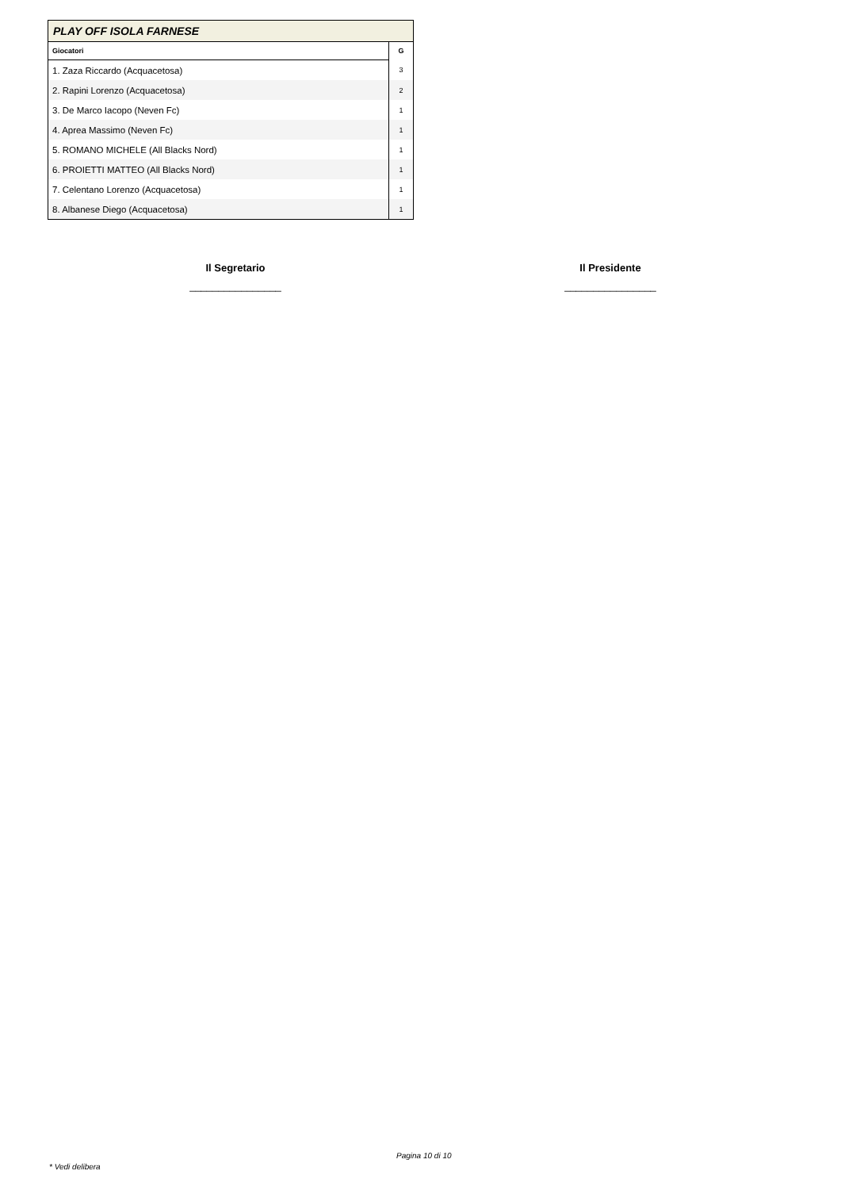| PLAY OFF ISOLA FARNESE | |
| --- | --- |
| Giocatori | G |
| 1. Zaza Riccardo (Acquacetosa) | 3 |
| 2. Rapini Lorenzo (Acquacetosa) | 2 |
| 3. De Marco Iacopo (Neven Fc) | 1 |
| 4. Aprea Massimo (Neven Fc) | 1 |
| 5. ROMANO MICHELE (All Blacks Nord) | 1 |
| 6. PROIETTI MATTEO (All Blacks Nord) | 1 |
| 7. Celentano Lorenzo (Acquacetosa) | 1 |
| 8. Albanese Diego (Acquacetosa) | 1 |
Il Segretario
________________
Il Presidente
________________
Pagina 10 di 10
* Vedi delibera